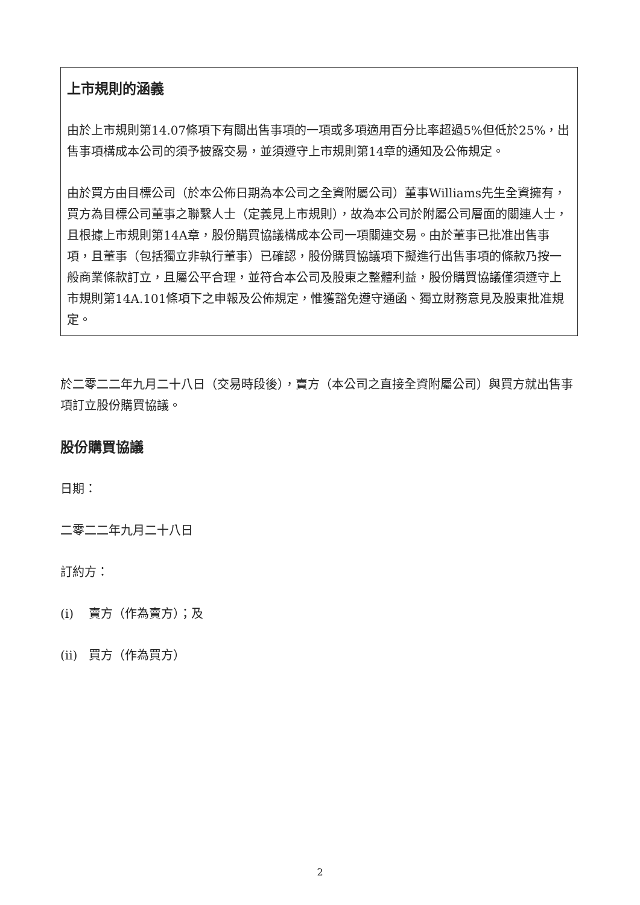上市規則的涵義
由於上市規則第14.07條項下有關出售事項的一項或多項適用百分比率超過5%但低於25%，出售事項構成本公司的須予披露交易，並須遵守上市規則第14章的通知及公佈規定。
由於買方由目標公司（於本公佈日期為本公司之全資附屬公司）董事Williams先生全資擁有，買方為目標公司董事之聯繫人士（定義見上市規則），故為本公司於附屬公司層面的關連人士，且根據上市規則第14A章，股份購買協議構成本公司一項關連交易。由於董事已批准出售事項，且董事（包括獨立非執行董事）已確認，股份購買協議項下擬進行出售事項的條款乃按一般商業條款訂立，且屬公平合理，並符合本公司及股東之整體利益，股份購買協議僅須遵守上市規則第14A.101條項下之申報及公佈規定，惟獲豁免遵守通函、獨立財務意見及股東批准規定。
於二零二二年九月二十八日（交易時段後），賣方（本公司之直接全資附屬公司）與買方就出售事項訂立股份購買協議。
股份購買協議
日期：
二零二二年九月二十八日
訂約方：
(i) 賣方（作為賣方）；及
(ii) 買方（作為買方）
2